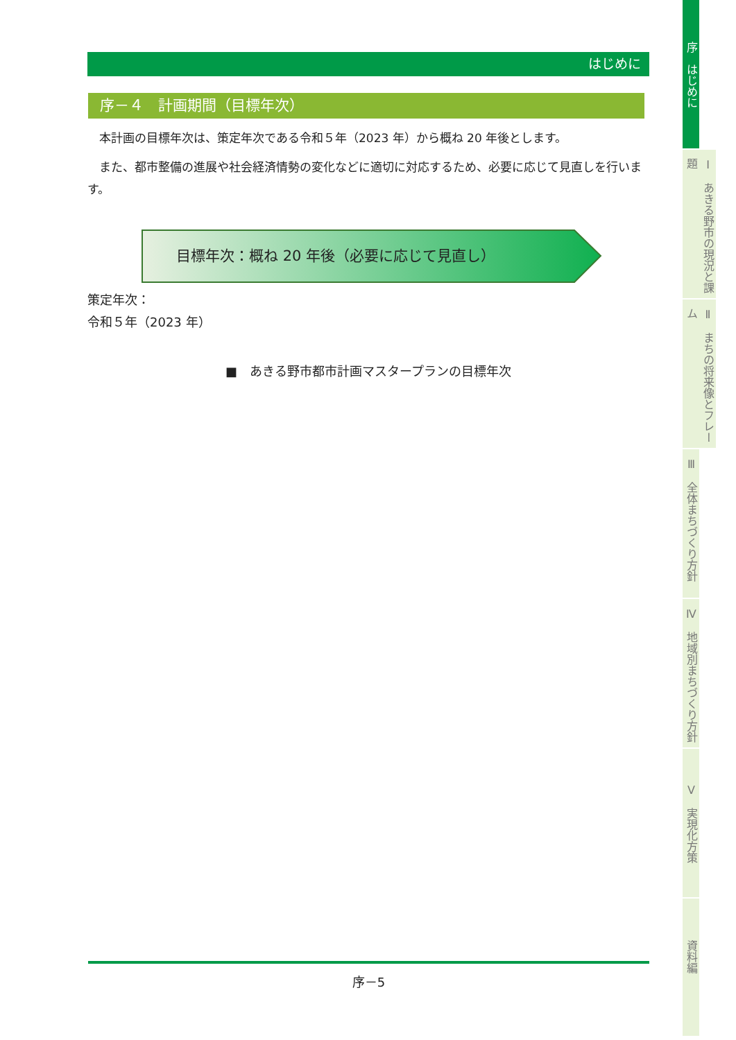はじめに
序－４　計画期間（目標年次）
本計画の目標年次は、策定年次である令和５年（2023 年）から概ね 20 年後とします。
また、都市整備の進展や社会経済情勢の変化などに適切に対応するため、必要に応じて見直しを行います。
目標年次：概ね 20 年後（必要に応じて見直し）
策定年次：
令和５年（2023 年）
■　あきる野市都市計画マスタープランの目標年次
序－5
序　はじめに
Ⅰ　あきる野市の現況と課題
Ⅱ　まちの将来像とフレーム
Ⅲ　全体まちづくり方針
Ⅳ　地域別まちづくり方針
Ⅴ　実現化方策
資料編